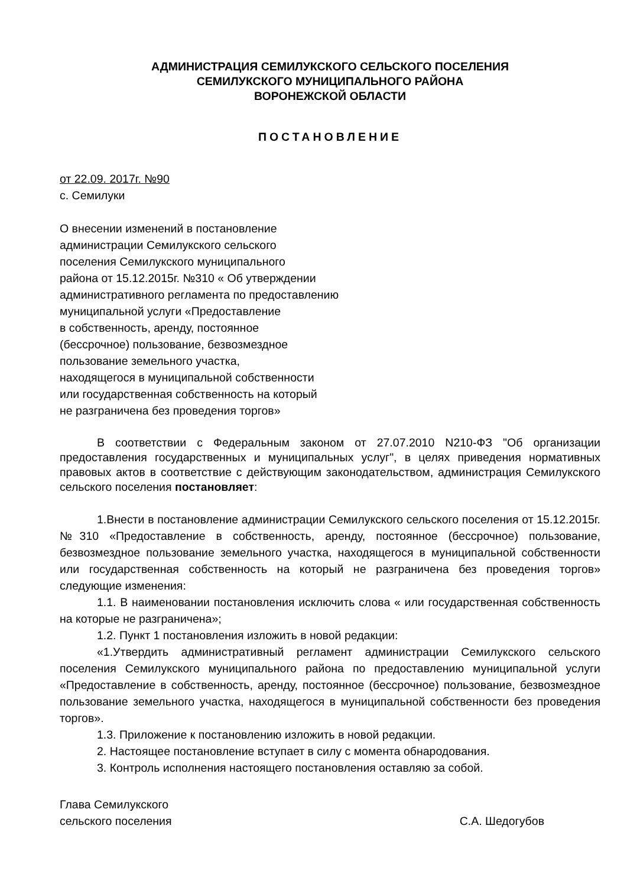АДМИНИСТРАЦИЯ СЕМИЛУКСКОГО СЕЛЬСКОГО ПОСЕЛЕНИЯ
СЕМИЛУКСКОГО МУНИЦИПАЛЬНОГО РАЙОНА
ВОРОНЕЖСКОЙ ОБЛАСТИ
ПОСТАНОВЛЕНИЕ
от 22.09. 2017г. №90
с. Семилуки
О внесении изменений в постановление
администрации Семилукского сельского
поселения Семилукского муниципального
района от 15.12.2015г. №310 « Об утверждении
административного регламента по предоставлению
муниципальной услуги «Предоставление
в собственность, аренду, постоянное
(бессрочное) пользование, безвозмездное
пользование земельного участка,
находящегося в муниципальной собственности
или государственная собственность на который
не разграничена без проведения торгов»
В соответствии с Федеральным законом от 27.07.2010 N210-ФЗ "Об организации предоставления государственных и муниципальных услуг", в целях приведения нормативных правовых актов в соответствие с действующим законодательством, администрация Семилукского сельского поселения постановляет:
1.Внести в постановление администрации Семилукского сельского поселения от 15.12.2015г.№310 «Предоставление в собственность, аренду, постоянное (бессрочное) пользование, безвозмездное пользование земельного участка, находящегося в муниципальной собственности или государственная собственность на который не разграничена без проведения торгов» следующие изменения:
1.1. В наименовании постановления исключить слова « или государственная собственность на которые не разграничена»;
1.2. Пункт 1 постановления изложить в новой редакции:
«1.Утвердить административный регламент администрации Семилукского сельского поселения Семилукского муниципального района по предоставлению муниципальной услуги «Предоставление в собственность, аренду, постоянное (бессрочное) пользование, безвозмездное пользование земельного участка, находящегося в муниципальной собственности без проведения торгов».
1.3. Приложение к постановлению изложить в новой редакции.
2. Настоящее постановление вступает в силу с момента обнародования.
3. Контроль исполнения настоящего постановления оставляю за собой.
Глава Семилукского
сельского поселения С.А. Шедогубов